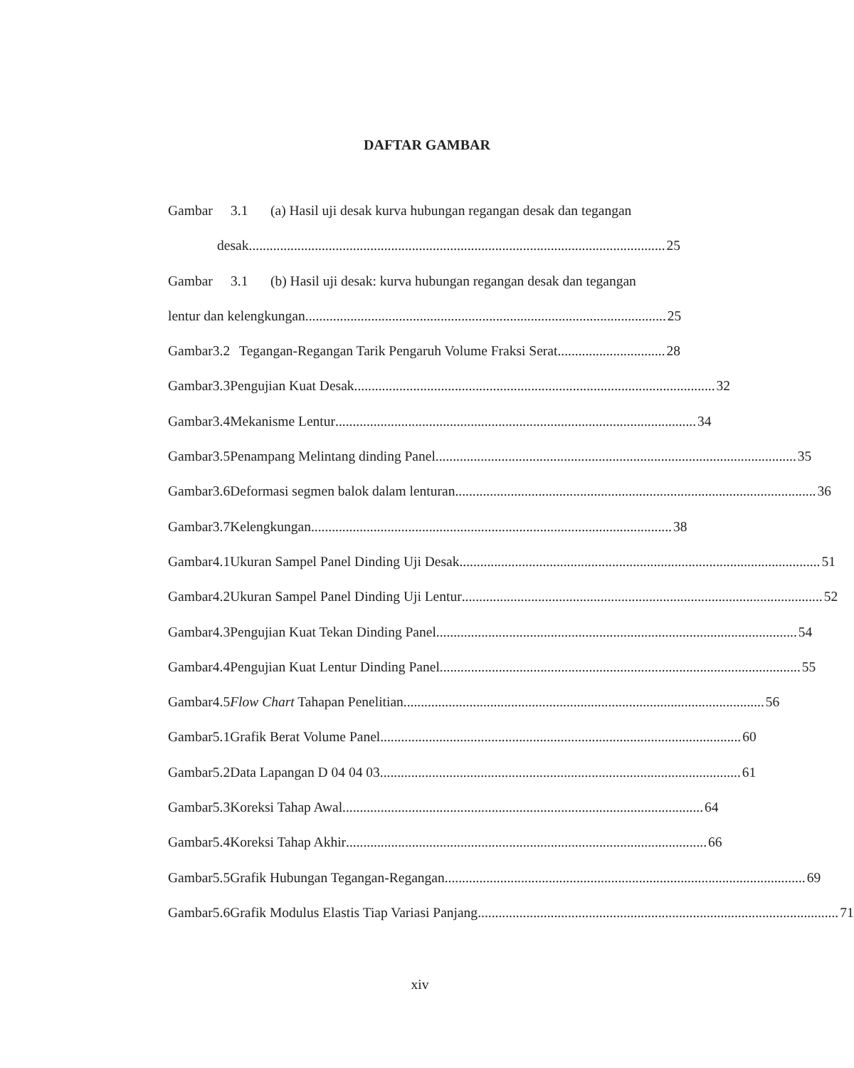DAFTAR GAMBAR
Gambar 3.1 (a) Hasil uji desak kurva hubungan regangan desak dan tegangan
desak........................................................................................................................ 25
Gambar 3.1 (b) Hasil uji desak: kurva hubungan regangan desak dan tegangan
lentur dan kelengkungan........................................................................................................ 25
Gambar 3.2 Tegangan-Regangan Tarik Pengaruh Volume Fraksi Serat ............................... 28
Gambar 3.3 Pengujian Kuat Desak........................................................................................................ 32
Gambar 3.4 Mekanisme Lentur........................................................................................................ 34
Gambar 3.5 Penampang Melintang dinding Panel........................................................................................................ 35
Gambar 3.6 Deformasi segmen balok dalam lenturan........................................................................................................ 36
Gambar 3.7 Kelengkungan........................................................................................................ 38
Gambar 4.1 Ukuran Sampel Panel Dinding Uji Desak........................................................................................................ 51
Gambar 4.2 Ukuran Sampel Panel Dinding Uji Lentur........................................................................................................ 52
Gambar 4.3 Pengujian Kuat Tekan Dinding Panel........................................................................................................ 54
Gambar 4.4 Pengujian Kuat Lentur Dinding Panel........................................................................................................ 55
Gambar 4.5 Flow Chart Tahapan Penelitian........................................................................................................ 56
Gambar 5.1 Grafik Berat Volume Panel........................................................................................................ 60
Gambar 5.2 Data Lapangan D 04 04 03........................................................................................................ 61
Gambar 5.3 Koreksi Tahap Awal........................................................................................................ 64
Gambar 5.4 Koreksi Tahap Akhir........................................................................................................ 66
Gambar 5.5 Grafik Hubungan Tegangan-Regangan........................................................................................................ 69
Gambar 5.6 Grafik Modulus Elastis Tiap Variasi Panjang........................................................................................................ 71
xiv